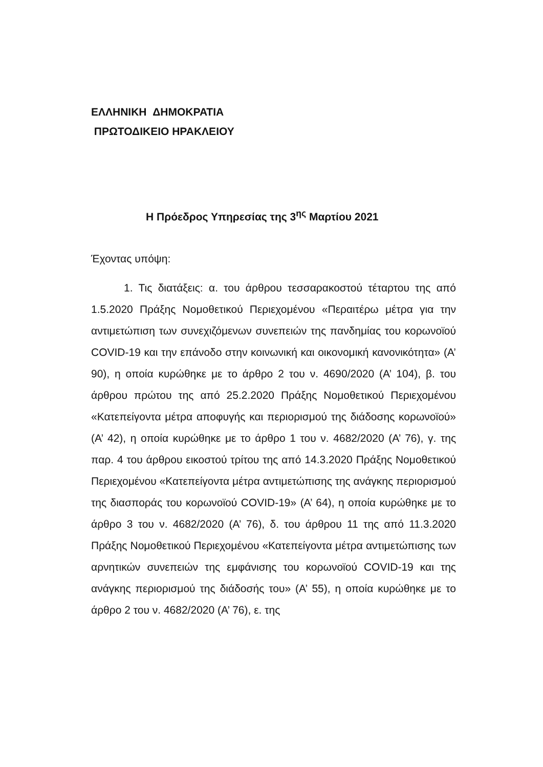ΕΛΛΗΝΙΚΗ ΔΗΜΟΚΡΑΤΙΑ
ΠΡΩΤΟΔΙΚΕΙΟ ΗΡΑΚΛΕΙΟΥ
Η Πρόεδρος Υπηρεσίας της 3<sup>ης</sup> Μαρτίου 2021
Έχοντας υπόψη:
1. Τις διατάξεις: α. του άρθρου τεσσαρακοστού τέταρτου της από 1.5.2020 Πράξης Νομοθετικού Περιεχομένου «Περαιτέρω μέτρα για την αντιμετώπιση των συνεχιζόμενων συνεπειών της πανδημίας του κορωνοϊού COVID-19 και την επάνοδο στην κοινωνική και οικονομική κανονικότητα» (Α’ 90), η οποία κυρώθηκε με το άρθρο 2 του ν. 4690/2020 (Α’ 104), β. του άρθρου πρώτου της από 25.2.2020 Πράξης Νομοθετικού Περιεχομένου «Κατεπείγοντα μέτρα αποφυγής και περιορισμού της διάδοσης κορωνοϊού» (Α’ 42), η οποία κυρώθηκε με το άρθρο 1 του ν. 4682/2020 (Α’ 76), γ. της παρ. 4 του άρθρου εικοστού τρίτου της από 14.3.2020 Πράξης Νομοθετικού Περιεχομένου «Κατεπείγοντα μέτρα αντιμετώπισης της ανάγκης περιορισμού της διασποράς του κορωνοϊού COVID-19» (Α’ 64), η οποία κυρώθηκε με το άρθρο 3 του ν. 4682/2020 (Α’ 76), δ. του άρθρου 11 της από 11.3.2020 Πράξης Νομοθετικού Περιεχομένου «Κατεπείγοντα μέτρα αντιμετώπισης των αρνητικών συνεπειών της εμφάνισης του κορωνοϊού COVID-19 και της ανάγκης περιορισμού της διάδοσής του» (Α’ 55), η οποία κυρώθηκε με το άρθρο 2 του ν. 4682/2020 (Α’ 76), ε. της